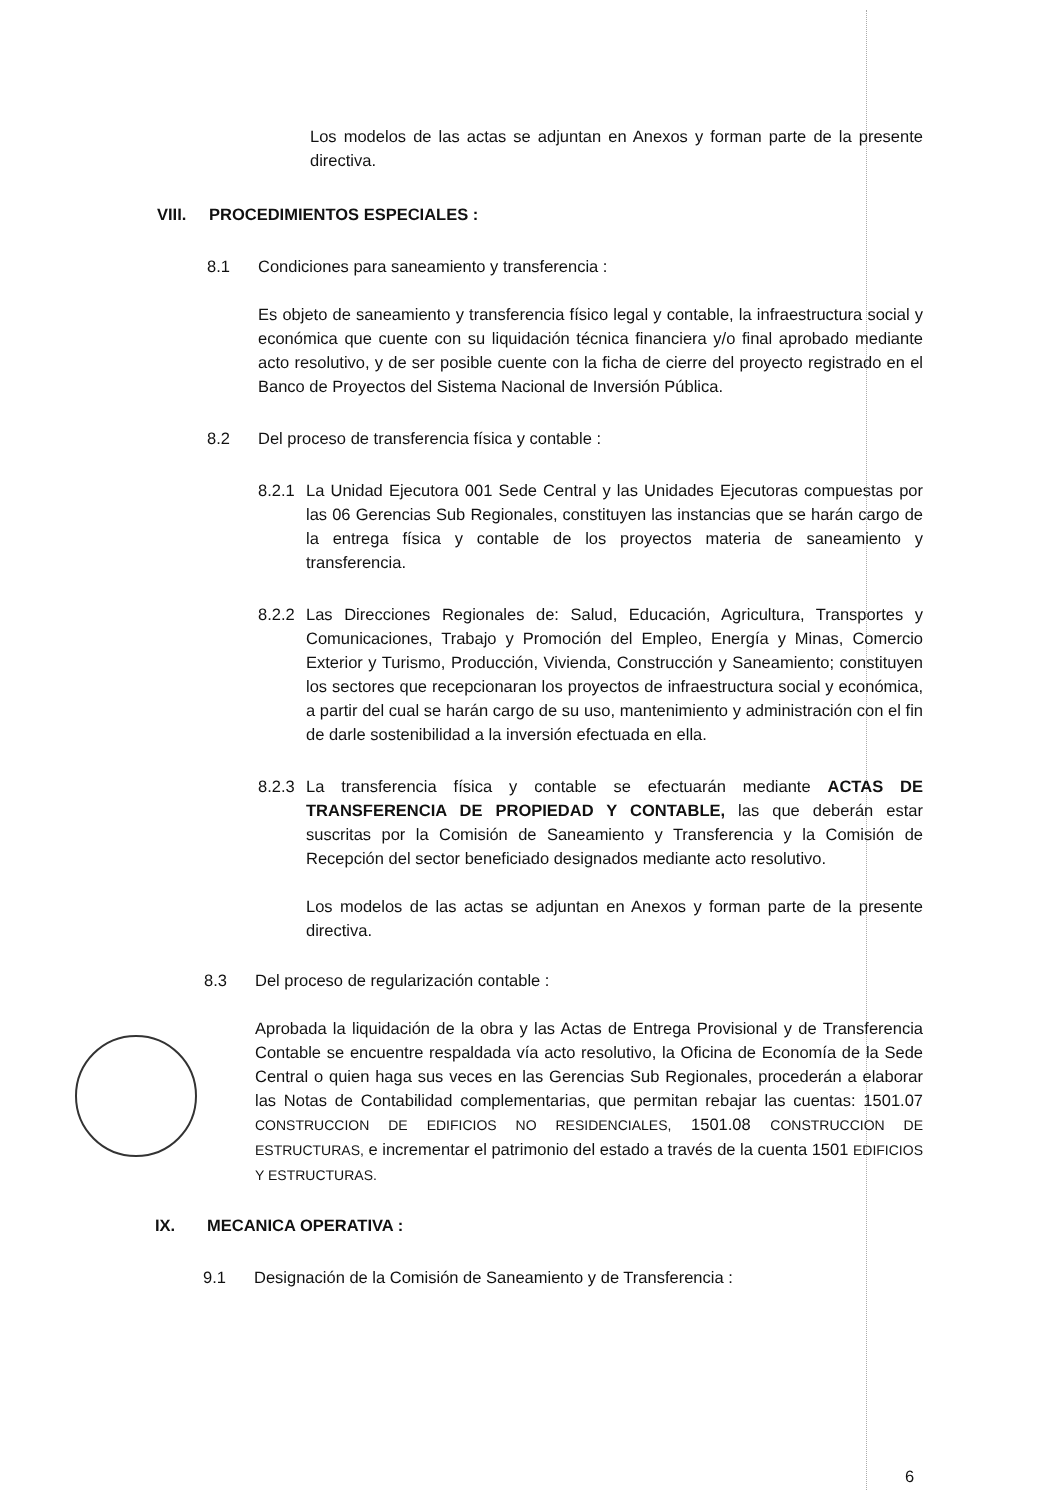Los modelos de las actas se adjuntan en Anexos y forman parte de la presente directiva.
VIII. PROCEDIMIENTOS ESPECIALES :
8.1 Condiciones para saneamiento y transferencia :
Es objeto de saneamiento y transferencia físico legal y contable, la infraestructura social y económica que cuente con su liquidación técnica financiera y/o final aprobado mediante acto resolutivo, y de ser posible cuente con la ficha de cierre del proyecto registrado en el Banco de Proyectos del Sistema Nacional de Inversión Pública.
8.2 Del proceso de transferencia física y contable :
8.2.1
La Unidad Ejecutora 001 Sede Central y las Unidades Ejecutoras compuestas por las 06 Gerencias Sub Regionales, constituyen las instancias que se harán cargo de la entrega física y contable de los proyectos materia de saneamiento y transferencia.
8.2.2
Las Direcciones Regionales de: Salud, Educación, Agricultura, Transportes y Comunicaciones, Trabajo y Promoción del Empleo, Energía y Minas, Comercio Exterior y Turismo, Producción, Vivienda, Construcción y Saneamiento; constituyen los sectores que recepcionaran los proyectos de infraestructura social y económica, a partir del cual se harán cargo de su uso, mantenimiento y administración con el fin de darle sostenibilidad a la inversión efectuada en ella.
8.2.3
La transferencia física y contable se efectuarán mediante ACTAS DE TRANSFERENCIA DE PROPIEDAD Y CONTABLE, las que deberán estar suscritas por la Comisión de Saneamiento y Transferencia y la Comisión de Recepción del sector beneficiado designados mediante acto resolutivo.
Los modelos de las actas se adjuntan en Anexos y forman parte de la presente directiva.
8.3 Del proceso de regularización contable :
Aprobada la liquidación de la obra y las Actas de Entrega Provisional y de Transferencia Contable se encuentre respaldada vía acto resolutivo, la Oficina de Economía de la Sede Central o quien haga sus veces en las Gerencias Sub Regionales, procederán a elaborar las Notas de Contabilidad complementarias, que permitan rebajar las cuentas: 1501.07 CONSTRUCCION DE EDIFICIOS NO RESIDENCIALES, 1501.08 CONSTRUCCION DE ESTRUCTURAS, e incrementar el patrimonio del estado a través de la cuenta 1501 EDIFICIOS Y ESTRUCTURAS.
IX. MECANICA OPERATIVA :
9.1 Designación de la Comisión de Saneamiento y de Transferencia :
6